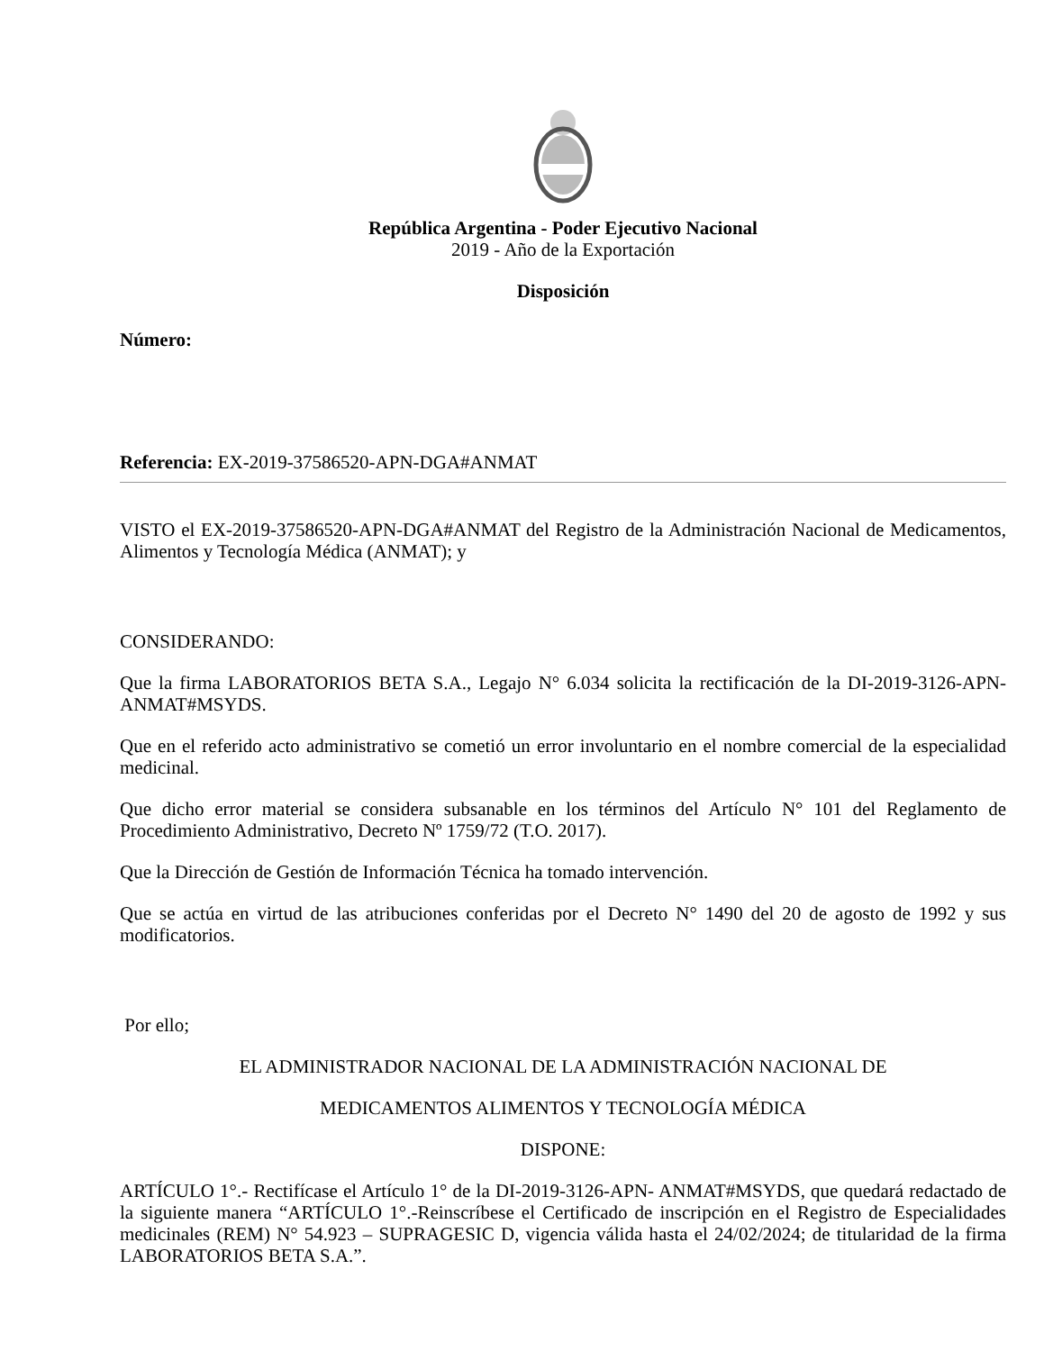República Argentina - Poder Ejecutivo Nacional
2019 - Año de la Exportación
Disposición
Número:
Referencia: EX-2019-37586520-APN-DGA#ANMAT
VISTO el EX-2019-37586520-APN-DGA#ANMAT del Registro de la Administración Nacional de Medicamentos, Alimentos y Tecnología Médica (ANMAT); y
CONSIDERANDO:
Que la firma LABORATORIOS BETA S.A., Legajo N° 6.034 solicita la rectificación de la DI-2019-3126-APN-ANMAT#MSYDS.
Que en el referido acto administrativo se cometió un error involuntario en el nombre comercial de la especialidad medicinal.
Que dicho error material se considera subsanable en los términos del Artículo N° 101 del Reglamento de Procedimiento Administrativo, Decreto Nº 1759/72 (T.O. 2017).
Que la Dirección de Gestión de Información Técnica ha tomado intervención.
Que se actúa en virtud de las atribuciones conferidas por el Decreto N° 1490 del 20 de agosto de 1992 y sus modificatorios.
Por ello;
EL ADMINISTRADOR NACIONAL DE LA ADMINISTRACIÓN NACIONAL DE
MEDICAMENTOS ALIMENTOS Y TECNOLOGÍA MÉDICA
DISPONE:
ARTÍCULO 1°.- Rectifícase el Artículo 1° de la DI-2019-3126-APN- ANMAT#MSYDS, que quedará redactado de la siguiente manera “ARTÍCULO 1°.-Reinscríbese el Certificado de inscripción en el Registro de Especialidades medicinales (REM) N° 54.923 – SUPRAGESIC D, vigencia válida hasta el 24/02/2024; de titularidad de la firma LABORATORIOS BETA S.A.”.